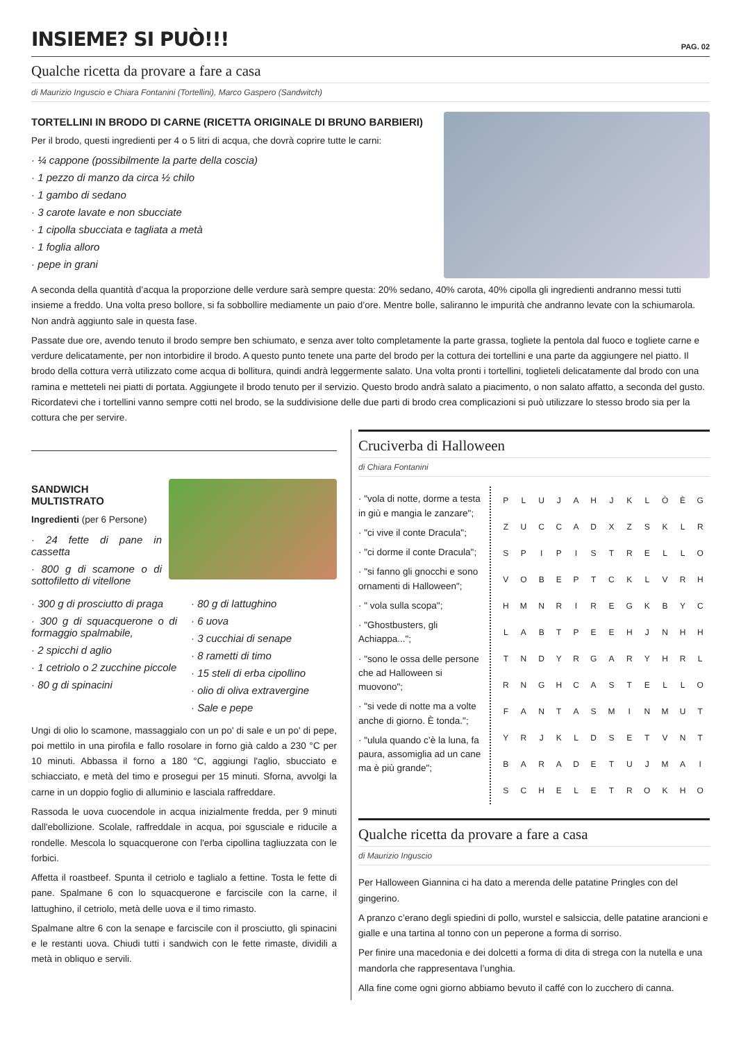INSIEME? SI PUÒ!!!
PAG. 02
Qualche ricetta da provare a fare a casa
di Maurizio Inguscio e Chiara Fontanini (Tortellini), Marco Gaspero (Sandwitch)
TORTELLINI IN BRODO DI CARNE (RICETTA ORIGINALE DI BRUNO BARBIERI)
Per il brodo, questi ingredienti per 4 o 5 litri di acqua, che dovrà coprire tutte le carni:
· ¼ cappone (possibilmente la parte della coscia)
· 1 pezzo di manzo da circa ½ chilo
· 1 gambo di sedano
· 3 carote lavate e non sbucciate
· 1 cipolla sbucciata e tagliata a metà
· 1 foglia alloro
· pepe in grani
A seconda della quantità d’acqua la proporzione delle verdure sarà sempre questa: 20% sedano, 40% carota, 40% cipolla gli ingredienti andranno messi tutti insieme a freddo. Una volta preso bollore, si fa sobbollire mediamente un paio d’ore. Mentre bolle, saliranno le impurità che andranno levate con la schiumarola. Non andrà aggiunto sale in questa fase.
Passate due ore, avendo tenuto il brodo sempre ben schiumato, e senza aver tolto completamente la parte grassa, togliete la pentola dal fuoco e togliete carne e verdure delicatamente, per non intorbidire il brodo. A questo punto tenete una parte del brodo per la cottura dei tortellini e una parte da aggiungere nel piatto. Il brodo della cottura verrà utilizzato come acqua di bollitura, quindi andrà leggermente salato. Una volta pronti i tortellini, toglieteli delicatamente dal brodo con una ramina e metteteli nei piatti di portata. Aggiungete il brodo tenuto per il servizio. Questo brodo andrà salato a piacimento, o non salato affatto, a seconda del gusto. Ricordatevi che i tortellini vanno sempre cotti nel brodo, se la suddivisione delle due parti di brodo crea complicazioni si può utilizzare lo stesso brodo sia per la cottura che per servire.
SANDWICH MULTISTRATO
Ingredienti (per 6 Persone)
· 24 fette di pane in cassetta
· 800 g di scamone o di sottofiletto di vitellone
· 300 g di prosciutto di praga
· 300 g di squacquerone o di formaggio spalmabile,
· 2 spicchi d aglio
· 1 cetriolo o 2 zucchine piccole
· 80 g di spinacini
· 80 g di lattughino
· 6 uova
· 3 cucchiai di senape
· 8 rametti di timo
· 15 steli di erba cipollino
· olio di oliva extravergine
· Sale e pepe
Ungi di olio lo scamone, massaggialo con un po' di sale e un po' di pepe, poi mettilo in una pirofila e fallo rosolare in forno già caldo a 230 °C per 10 minuti. Abbassa il forno a 180 °C, aggiungi l'aglio, sbucciato e schiacciato, e metà del timo e prosegui per 15 minuti. Sforna, avvolgi la carne in un doppio foglio di alluminio e lasciala raffreddare.
Rassoda le uova cuocendole in acqua inizialmente fredda, per 9 minuti dall'ebollizione. Scolale, raffreddale in acqua, poi sgusciale e riducile a rondelle. Mescola lo squacquerone con l'erba cipollina tagliuzzata con le forbici.
Affetta il roastbeef. Spunta il cetriolo e taglialo a fettine. Tosta le fette di pane. Spalmane 6 con lo squacquerone e farciscile con la carne, il lattughino, il cetriolo, metà delle uova e il timo rimasto.
Spalmane altre 6 con la senape e farciscile con il prosciutto, gli spinacini e le restanti uova. Chiudi tutti i sandwich con le fette rimaste, dividili a metà in obliquo e servili.
Cruciverba di Halloween
di Chiara Fontanini
· "vola di notte, dorme a testa in giù e mangia le zanzare";
· "ci vive il conte Dracula";
· "ci dorme il conte Dracula";
· "si fanno gli gnocchi e sono ornamenti di Halloween";
· " vola sulla scopa";
· "Ghostbusters, gli Achiappa...";
· "sono le ossa delle persone che ad Halloween si muovono";
· "si vede di notte ma a volte anche di giorno. È tonda.";
· "ulula quando c’è la luna, fa paura, assomiglia ad un cane ma è più grande";
| P | L | U | J | A | H | J | K | L | Ò | È | G |
| Z | U | C | C | A | D | X | Z | S | K | L | R |
| S | P | I | P | I | S | T | R | E | L | L | O |
| V | O | B | E | P | T | C | K | L | V | R | H |
| H | M | N | R | I | R | E | G | K | B | Y | C |
| L | A | B | T | P | E | E | H | J | N | H | H |
| T | N | D | Y | R | G | A | R | Y | H | R | L |
| R | N | G | H | C | A | S | T | E | L | L | O |
| F | A | N | T | A | S | M | I | N | M | U | T |
| Y | R | J | K | L | D | S | E | T | V | N | T |
| B | A | R | A | D | E | T | U | J | M | A | I |
| S | C | H | E | L | E | T | R | O | K | H | O |
Qualche ricetta da provare a fare a casa
di Maurizio Inguscio
Per Halloween Giannina ci ha dato a merenda delle patatine Pringles con del gingerino.
A pranzo c’erano degli spiedini di pollo, wurstel e salsiccia, delle patatine arancioni e gialle e una tartina al tonno con un peperone a forma di sorriso.
Per finire una macedonia e dei dolcetti a forma di dita di strega con la nutella e una mandorla che rappresentava l’unghia.
Alla fine come ogni giorno abbiamo bevuto il caffé con lo zucchero di canna.